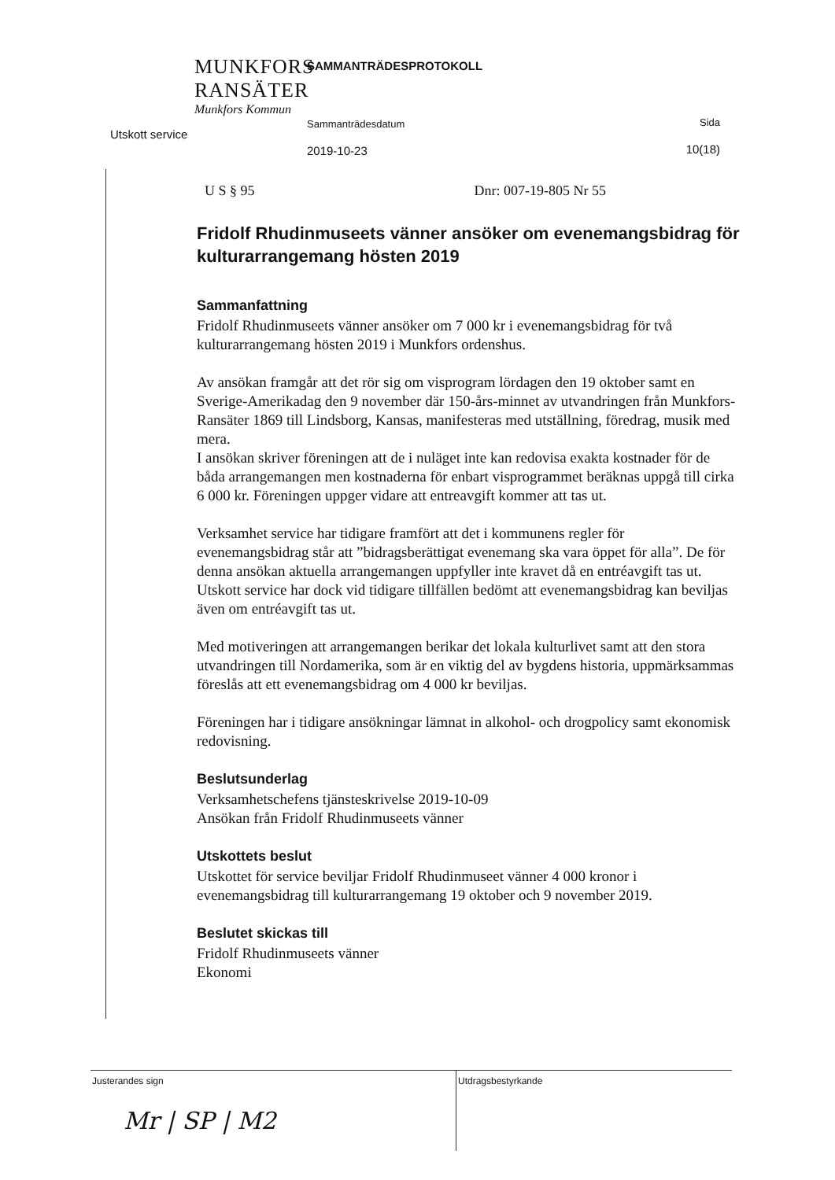MUNKFORS
RANSÄTER
Munkfors Kommun
Utskott service
SAMMANTRÄDESPROTOKOLL
Sammanträdesdatum
2019-10-23
Sida
10(18)
U S § 95 Dnr: 007-19-805 Nr 55
Fridolf Rhudinmuseets vänner ansöker om evenemangsbidrag för kulturarrangemang hösten 2019
Sammanfattning
Fridolf Rhudinmuseets vänner ansöker om 7 000 kr i evenemangsbidrag för två kulturarrangemang hösten 2019 i Munkfors ordenshus.
Av ansökan framgår att det rör sig om visprogram lördagen den 19 oktober samt en Sverige-Amerikadag den 9 november där 150-års-minnet av utvandringen från Munkfors-Ransäter 1869 till Lindsborg, Kansas, manifesteras med utställning, föredrag, musik med mera.
I ansökan skriver föreningen att de i nuläget inte kan redovisa exakta kostnader för de båda arrangemangen men kostnaderna för enbart visprogrammet beräknas uppgå till cirka 6 000 kr. Föreningen uppger vidare att entreavgift kommer att tas ut.
Verksamhet service har tidigare framfört att det i kommunens regler för evenemangsbidrag står att ”bidragsberättigat evenemang ska vara öppet för alla”. De för denna ansökan aktuella arrangemangen uppfyller inte kravet då en entréavgift tas ut. Utskott service har dock vid tidigare tillfällen bedömt att evenemangsbidrag kan beviljas även om entréavgift tas ut.
Med motiveringen att arrangemangen berikar det lokala kulturlivet samt att den stora utvandringen till Nordamerika, som är en viktig del av bygdens historia, uppmärksammas föreslås att ett evenemangsbidrag om 4 000 kr beviljas.
Föreningen har i tidigare ansökningar lämnat in alkohol- och drogpolicy samt ekonomisk redovisning.
Beslutsunderlag
Verksamhetschefens tjänsteskrivelse 2019-10-09
Ansökan från Fridolf Rhudinmuseets vänner
Utskottets beslut
Utskottet för service beviljar Fridolf Rhudinmuseet vänner 4 000 kronor i evenemangsbidrag till kulturarrangemang 19 oktober och 9 november 2019.
Beslutet skickas till
Fridolf Rhudinmuseets vänner
Ekonomi
Justerandes sign
Mr | SP | M2
Utdragsbestyrkande